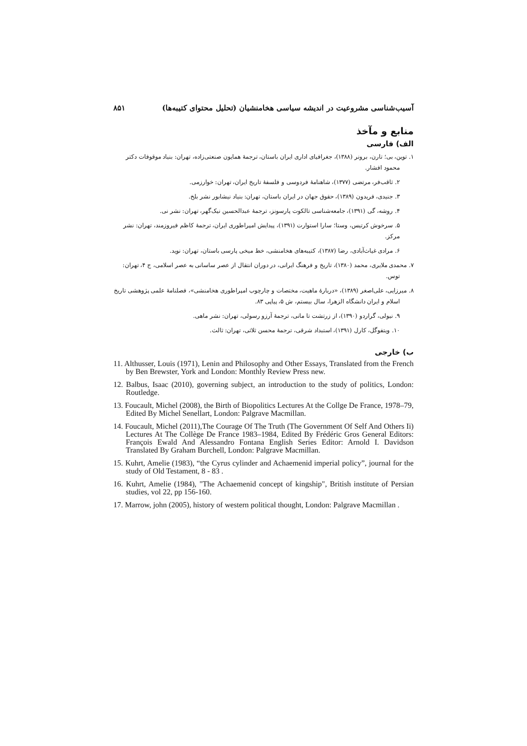آسیب‌شناسی مشروعیت در اندیشه سیاسی هخامنشیان (تحلیل محتوای کتیبه‌ها) ۸۵۱
منابع و مآخذ
الف) فارسی
۱. توین، بی؛ تارن، برونر (۱۳۸۸)، جغرافیای اداری ایران باستان، ترجمهٔ همایون صنعتی‌زاده، تهران: بنیاد موقوفات دکتر
محمود افشار.
۲. ثاقب‌فر، مرتضی (۱۳۷۷)، شاهنامهٔ فردوسی و فلسفهٔ تاریخ ایران، تهران: خوارزمی.
۳. جنیدی، فریدون (۱۳۸۹)، حقوق جهان در ایران باستان، تهران: بنیاد نیشابور نشر بلخ.
۴. روشه، گی (۱۳۹۱)، جامعه‌شناسی تالکوت پارسونز، ترجمهٔ عبدالحسین نیک‌گهر، تهران: نشر نی.
۵. سرخوش کرتیس، وستا؛ سارا استوارت (۱۳۹۱)، پیدایش امپراطوری ایران، ترجمهٔ کاظم فیروزمند، تهران: نشر مرکز.
۶. مرادی غیاث‌آبادی، رضا (۱۳۸۷)، کتیبه‌های هخامنشی، خط میخی پارسی باستان، تهران: نوید.
۷. محمدی ملایری، محمد (۱۳۸۰)، تاریخ و فرهنگ ایرانی، در دوران انتقال از عصر ساسانی به عصر اسلامی، ج ۴، تهران:
توس.
۸. میرزایی، علی‌اصغر (۱۳۸۹)، «دربارهٔ ماهیت، مختصات و چارچوب امپراطوری هخامنشی»، فصلنامهٔ علمی پژوهشی تاریخ
اسلام و ایران دانشگاه الزهرا، سال بیستم، ش ۵، پیاپی ۸۳.
۹. نیولی، گراردو (۱۳۹۰)، از زرتشت تا مانی، ترجمهٔ آرزو رسولی، تهران: نشر ماهی.
۱۰. ویتفوگل، کارل (۱۳۹۱)، استبداد شرقی، ترجمهٔ محسن ثلاثی، تهران: ثالث.
ب) خارجی
11. Althusser, Louis (1971), Lenin and Philosophy and Other Essays, Translated from the French by Ben Brewster, York and London: Monthly Review Press new.
12. Balbus, Isaac (2010), governing subject, an introduction to the study of politics, London: Routledge.
13. Foucault, Michel (2008), the Birth of Biopolitics Lectures At the Collge De France, 1978–79, Edited By Michel Senellart, London: Palgrave Macmillan.
14. Foucault, Michel (2011),The Courage Of The Truth (The Government Of Self And Others Ii) Lectures At The Collège De France 1983–1984, Edited By Frédéric Gros General Editors: François Ewald And Alessandro Fontana English Series Editor: Arnold I. Davidson Translated By Graham Burchell, London: Palgrave Macmillan.
15. Kuhrt, Amelie (1983), “the Cyrus cylinder and Achaemenid imperial policy”, journal for the study of Old Testament, 8 - 83 .
16. Kuhrt, Amelie (1984), "The Achaemenid concept of kingship", British institute of Persian studies, vol 22, pp 156-160.
17. Marrow, john (2005), history of western political thought, London: Palgrave Macmillan .